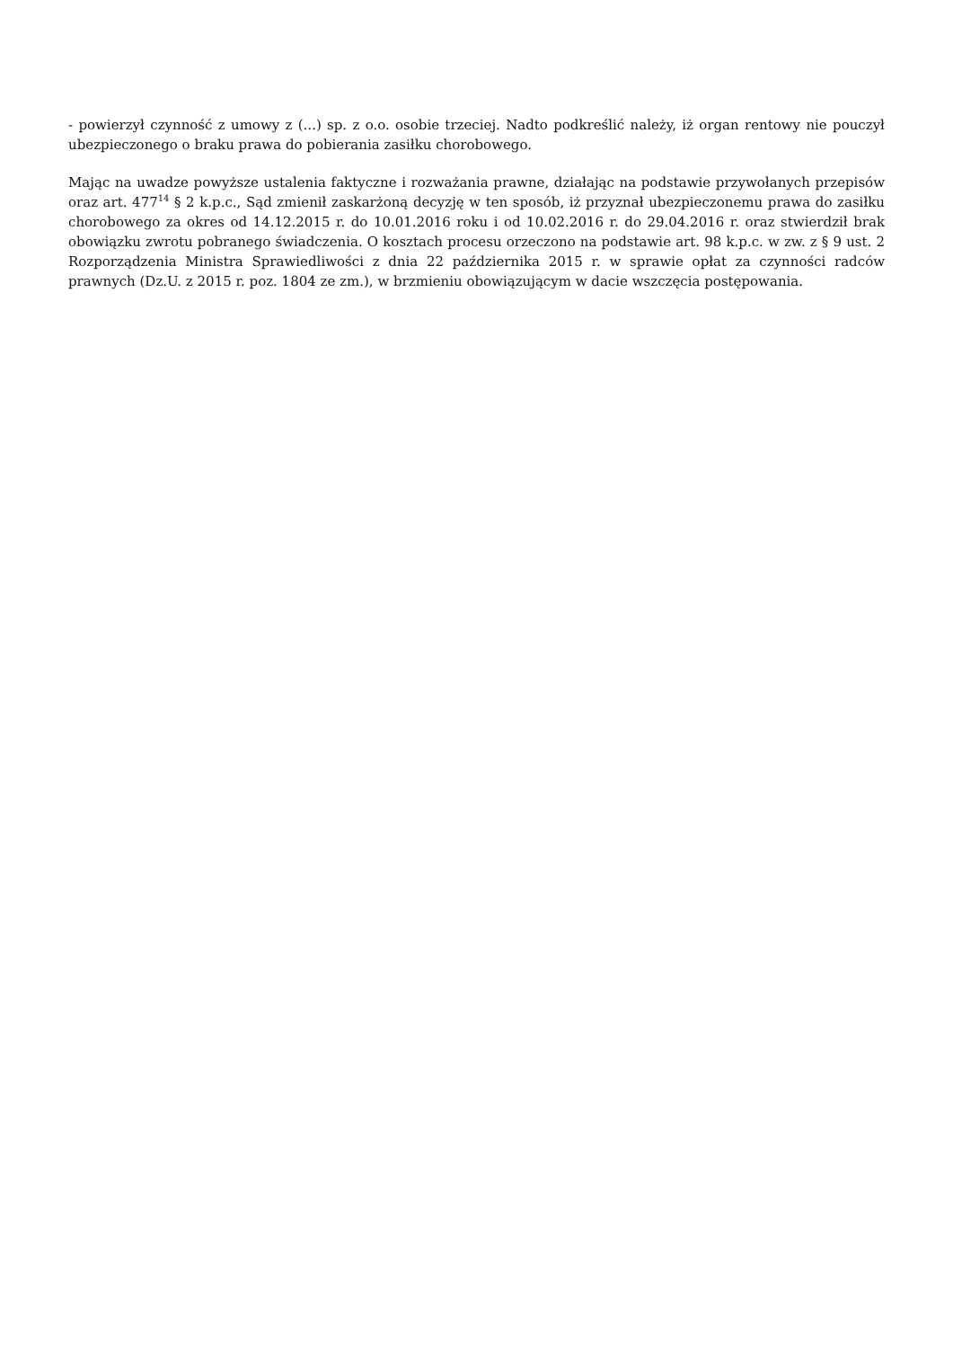- powierzył czynność z umowy z (...) sp. z o.o. osobie trzeciej. Nadto podkreślić należy, iż organ rentowy nie pouczył ubezpieczonego o braku prawa do pobierania zasiłku chorobowego.
Mając na uwadze powyższe ustalenia faktyczne i rozważania prawne, działając na podstawie przywołanych przepisów oraz art. 477<sup>14</sup> § 2 k.p.c., Sąd zmienił zaskarżoną decyzję w ten sposób, iż przyznał ubezpieczonemu prawa do zasiłku chorobowego za okres od 14.12.2015 r. do 10.01.2016 roku i od 10.02.2016 r. do 29.04.2016 r. oraz stwierdził brak obowiązku zwrotu pobranego świadczenia. O kosztach procesu orzeczono na podstawie art. 98 k.p.c. w zw. z § 9 ust. 2 Rozporządzenia Ministra Sprawiedliwości z dnia 22 października 2015 r. w sprawie opłat za czynności radców prawnych (Dz.U. z 2015 r. poz. 1804 ze zm.), w brzmieniu obowiązującym w dacie wszczęcia postępowania.